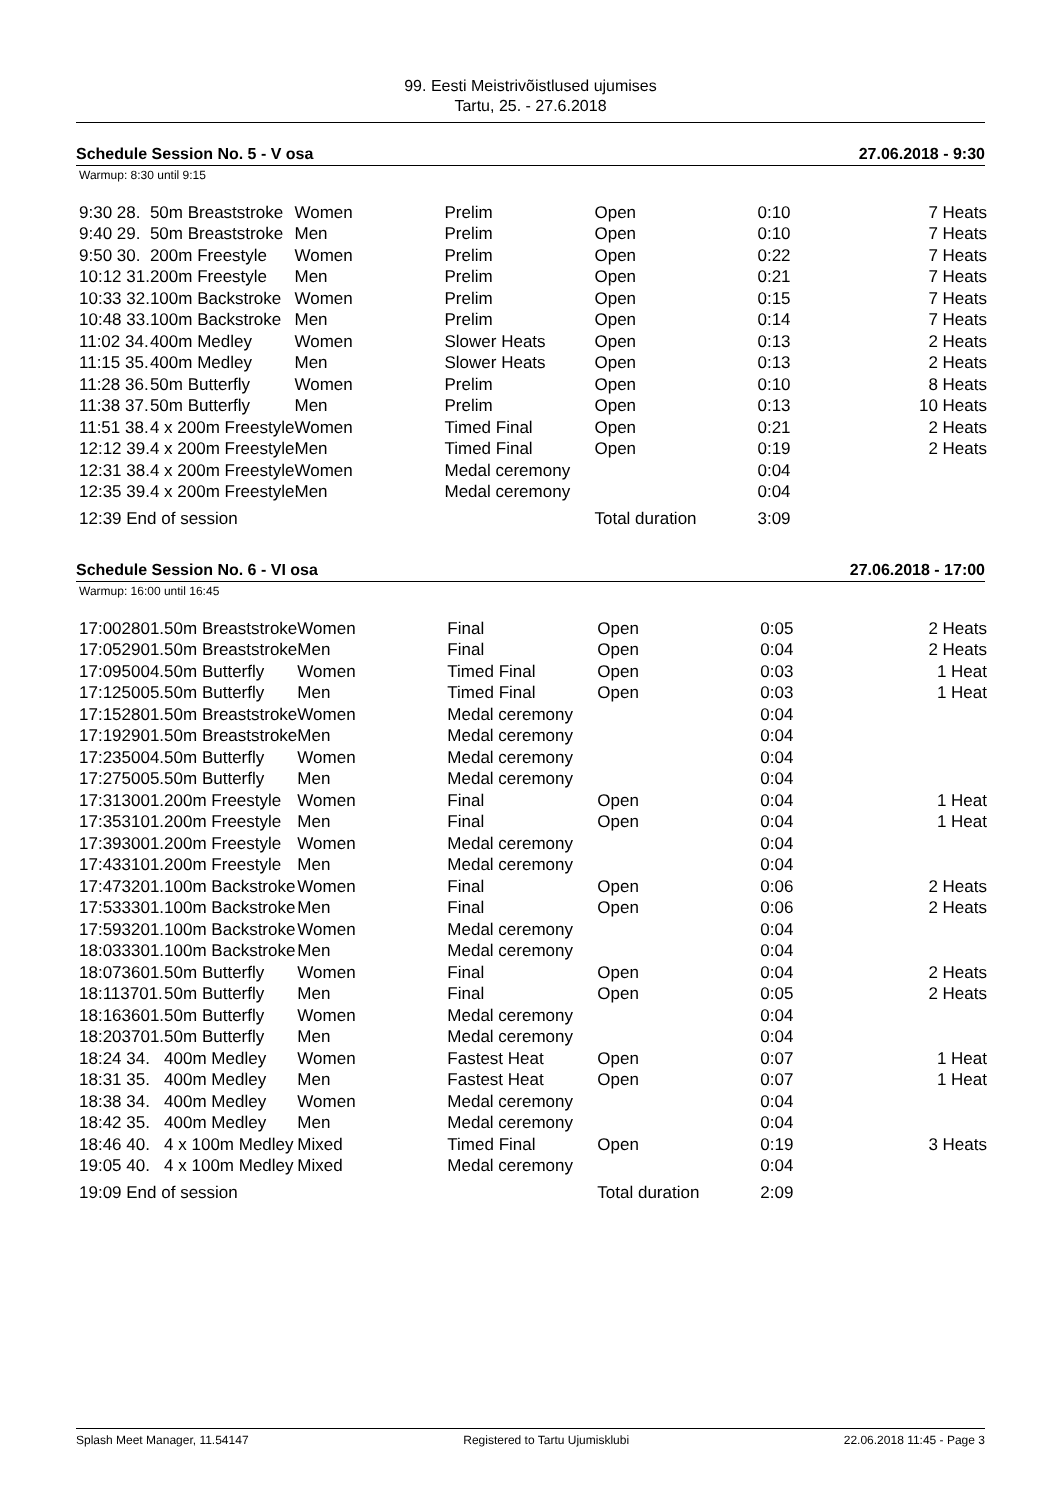99. Eesti Meistrivõistlused ujumises
Tartu, 25. - 27.6.2018
Schedule Session No. 5 - V osa 27.06.2018 - 9:30
Warmup: 8:30 until 9:15
| 9:30 28. | 50m Breaststroke | Women | Prelim | Open | 0:10 | 7 Heats |
| 9:40 29. | 50m Breaststroke | Men | Prelim | Open | 0:10 | 7 Heats |
| 9:50 30. | 200m Freestyle | Women | Prelim | Open | 0:22 | 7 Heats |
| 10:12 31. | 200m Freestyle | Men | Prelim | Open | 0:21 | 7 Heats |
| 10:33 32. | 100m Backstroke | Women | Prelim | Open | 0:15 | 7 Heats |
| 10:48 33. | 100m Backstroke | Men | Prelim | Open | 0:14 | 7 Heats |
| 11:02 34. | 400m Medley | Women | Slower Heats | Open | 0:13 | 2 Heats |
| 11:15 35. | 400m Medley | Men | Slower Heats | Open | 0:13 | 2 Heats |
| 11:28 36. | 50m Butterfly | Women | Prelim | Open | 0:10 | 8 Heats |
| 11:38 37. | 50m Butterfly | Men | Prelim | Open | 0:13 | 10 Heats |
| 11:51 38. | 4 x 200m Freestyle | Women | Timed Final | Open | 0:21 | 2 Heats |
| 12:12 39. | 4 x 200m Freestyle | Men | Timed Final | Open | 0:19 | 2 Heats |
| 12:31 38. | 4 x 200m Freestyle | Women | Medal ceremony | | 0:04 | |
| 12:35 39. | 4 x 200m Freestyle | Men | Medal ceremony | | 0:04 | |
| 12:39 End of session | | | | Total duration | 3:09 | |
Schedule Session No. 6 - VI osa 27.06.2018 - 17:00
Warmup: 16:00 until 16:45
| 17:002801. | 50m Breaststroke | Women | Final | Open | 0:05 | 2 Heats |
| 17:052901. | 50m Breaststroke | Men | Final | Open | 0:04 | 2 Heats |
| 17:095004. | 50m Butterfly | Women | Timed Final | Open | 0:03 | 1 Heat |
| 17:125005. | 50m Butterfly | Men | Timed Final | Open | 0:03 | 1 Heat |
| 17:152801. | 50m Breaststroke | Women | Medal ceremony | | 0:04 | |
| 17:192901. | 50m Breaststroke | Men | Medal ceremony | | 0:04 | |
| 17:235004. | 50m Butterfly | Women | Medal ceremony | | 0:04 | |
| 17:275005. | 50m Butterfly | Men | Medal ceremony | | 0:04 | |
| 17:313001. | 200m Freestyle | Women | Final | Open | 0:04 | 1 Heat |
| 17:353101. | 200m Freestyle | Men | Final | Open | 0:04 | 1 Heat |
| 17:393001. | 200m Freestyle | Women | Medal ceremony | | 0:04 | |
| 17:433101. | 200m Freestyle | Men | Medal ceremony | | 0:04 | |
| 17:473201. | 100m Backstroke | Women | Final | Open | 0:06 | 2 Heats |
| 17:533301. | 100m Backstroke | Men | Final | Open | 0:06 | 2 Heats |
| 17:593201. | 100m Backstroke | Women | Medal ceremony | | 0:04 | |
| 18:033301. | 100m Backstroke | Men | Medal ceremony | | 0:04 | |
| 18:073601. | 50m Butterfly | Women | Final | Open | 0:04 | 2 Heats |
| 18:113701. | 50m Butterfly | Men | Final | Open | 0:05 | 2 Heats |
| 18:163601. | 50m Butterfly | Women | Medal ceremony | | 0:04 | |
| 18:203701. | 50m Butterfly | Men | Medal ceremony | | 0:04 | |
| 18:24 34. | 400m Medley | Women | Fastest Heat | Open | 0:07 | 1 Heat |
| 18:31 35. | 400m Medley | Men | Fastest Heat | Open | 0:07 | 1 Heat |
| 18:38 34. | 400m Medley | Women | Medal ceremony | | 0:04 | |
| 18:42 35. | 400m Medley | Men | Medal ceremony | | 0:04 | |
| 18:46 40. | 4 x 100m Medley | Mixed | Timed Final | Open | 0:19 | 3 Heats |
| 19:05 40. | 4 x 100m Medley | Mixed | Medal ceremony | | 0:04 | |
| 19:09 End of session | | | | Total duration | 2:09 | |
Splash Meet Manager, 11.54147 Registered to Tartu Ujumisklubi 22.06.2018 11:45 - Page 3